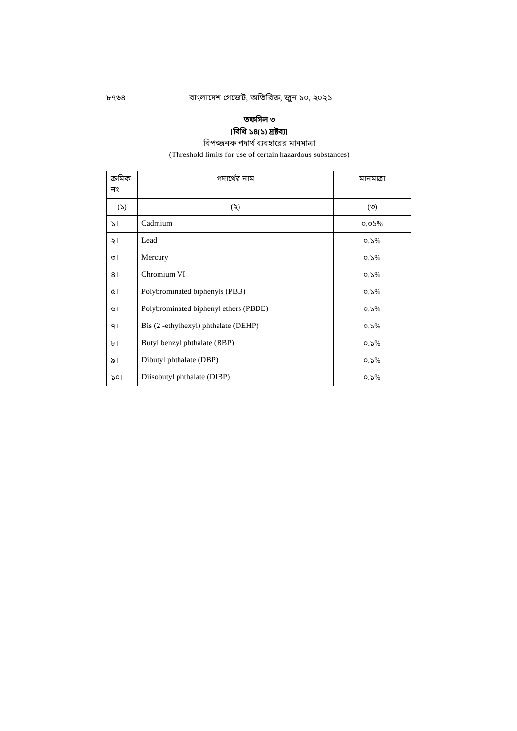৮৭৬৪ বাংলাদেশ গেজেট, অতিরিক্ত, জুন ১০, ২০২১
তফসিল ৩
[বিধি ১৪(১) দ্রষ্টব্য]
বিপজ্জনক পদার্থ ব্যবহারের মানমাত্রা
(Threshold limits for use of certain hazardous substances)
| ক্রমিক নং | পদার্থের নাম | মানমাত্রা |
| --- | --- | --- |
| (১) | (২) | (৩) |
| ১। | Cadmium | ০.০১% |
| ২। | Lead | ০.১% |
| ৩। | Mercury | ০.১% |
| ৪। | Chromium VI | ০.১% |
| ৫। | Polybrominated biphenyls (PBB) | ০.১% |
| ৬। | Polybrominated biphenyl ethers (PBDE) | ০.১% |
| ৭। | Bis (2 -ethylhexyl) phthalate (DEHP) | ০.১% |
| ৮। | Butyl benzyl phthalate (BBP) | ০.১% |
| ৯। | Dibutyl phthalate (DBP) | ০.১% |
| ১০। | Diisobutyl phthalate (DIBP) | ০.১% |